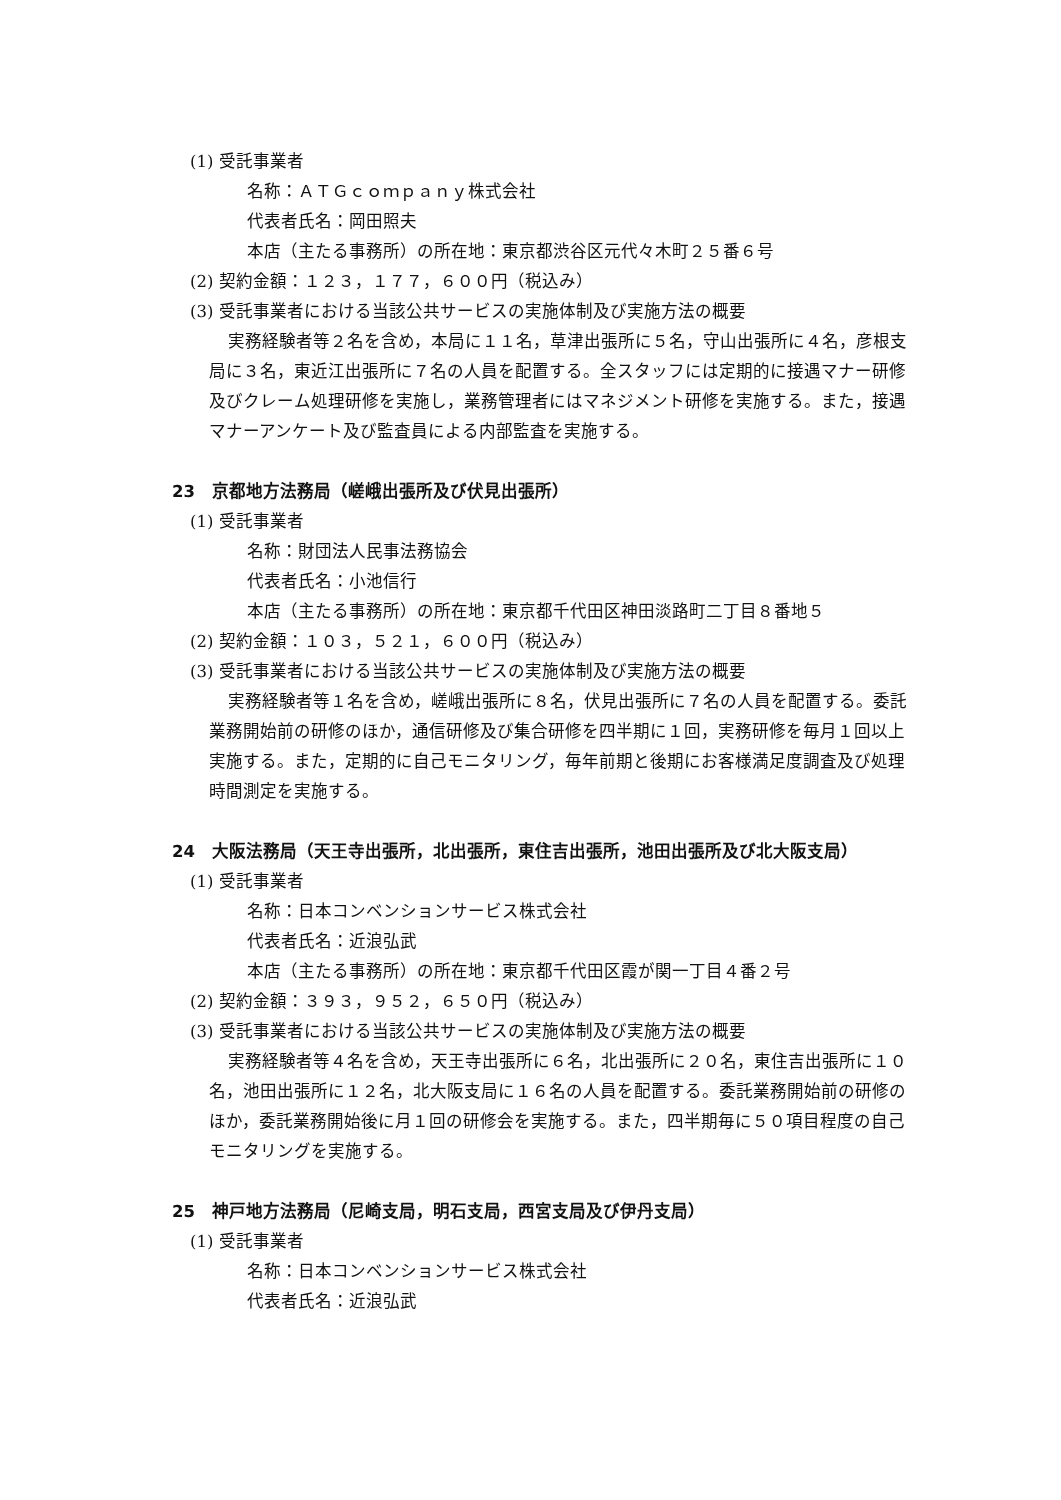(1) 受託事業者
名称：ＡＴＧｃｏｍｐａｎｙ株式会社
代表者氏名：岡田照夫
本店（主たる事務所）の所在地：東京都渋谷区元代々木町２５番６号
(2) 契約金額：１２３，１７７，６００円（税込み）
(3) 受託事業者における当該公共サービスの実施体制及び実施方法の概要
実務経験者等２名を含め，本局に１１名，草津出張所に５名，守山出張所に４名，彦根支局に３名，東近江出張所に７名の人員を配置する。全スタッフには定期的に接遇マナー研修及びクレーム処理研修を実施し，業務管理者にはマネジメント研修を実施する。また，接遇マナーアンケート及び監査員による内部監査を実施する。
23　京都地方法務局（嵯峨出張所及び伏見出張所）
(1) 受託事業者
名称：財団法人民事法務協会
代表者氏名：小池信行
本店（主たる事務所）の所在地：東京都千代田区神田淡路町二丁目８番地５
(2) 契約金額：１０３，５２１，６００円（税込み）
(3) 受託事業者における当該公共サービスの実施体制及び実施方法の概要
実務経験者等１名を含め，嵯峨出張所に８名，伏見出張所に７名の人員を配置する。委託業務開始前の研修のほか，通信研修及び集合研修を四半期に１回，実務研修を毎月１回以上実施する。また，定期的に自己モニタリング，毎年前期と後期にお客様満足度調査及び処理時間測定を実施する。
24　大阪法務局（天王寺出張所，北出張所，東住吉出張所，池田出張所及び北大阪支局）
(1) 受託事業者
名称：日本コンベンションサービス株式会社
代表者氏名：近浪弘武
本店（主たる事務所）の所在地：東京都千代田区霞が関一丁目４番２号
(2) 契約金額：３９３，９５２，６５０円（税込み）
(3) 受託事業者における当該公共サービスの実施体制及び実施方法の概要
実務経験者等４名を含め，天王寺出張所に６名，北出張所に２０名，東住吉出張所に１０名，池田出張所に１２名，北大阪支局に１６名の人員を配置する。委託業務開始前の研修のほか，委託業務開始後に月１回の研修会を実施する。また，四半期毎に５０項目程度の自己モニタリングを実施する。
25　神戸地方法務局（尼崎支局，明石支局，西宮支局及び伊丹支局）
(1) 受託事業者
名称：日本コンベンションサービス株式会社
代表者氏名：近浪弘武